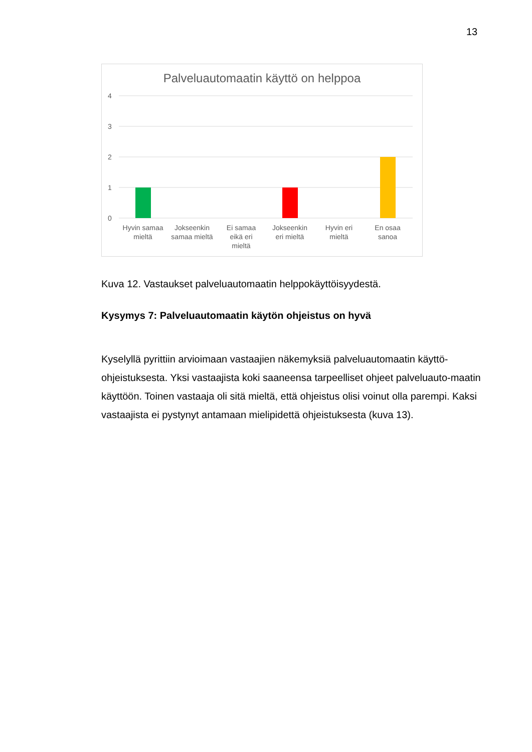13
Palveluautomaatin käyttö on helppoa
4
3
2
1
0
Hyvin samaa
mieltä
Jokseenkin
samaa mieltä
Ei samaa
eikä eri
mieltä
Jokseenkin
eri mieltä
Hyvin eri
mieltä
En osaa
sanoa
Kuva 12. Vastaukset palveluautomaatin helppokäyttöisyydestä.
Kysymys 7: Palveluautomaatin käytön ohjeistus on hyvä
Kyselyllä pyrittiin arvioimaan vastaajien näkemyksiä palveluautomaatin käyttö-ohjeistuksesta. Yksi vastaajista koki saaneensa tarpeelliset ohjeet palveluauto-maatin käyttöön. Toinen vastaaja oli sitä mieltä, että ohjeistus olisi voinut olla parempi. Kaksi vastaajista ei pystynyt antamaan mielipidettä ohjeistuksesta (kuva 13).